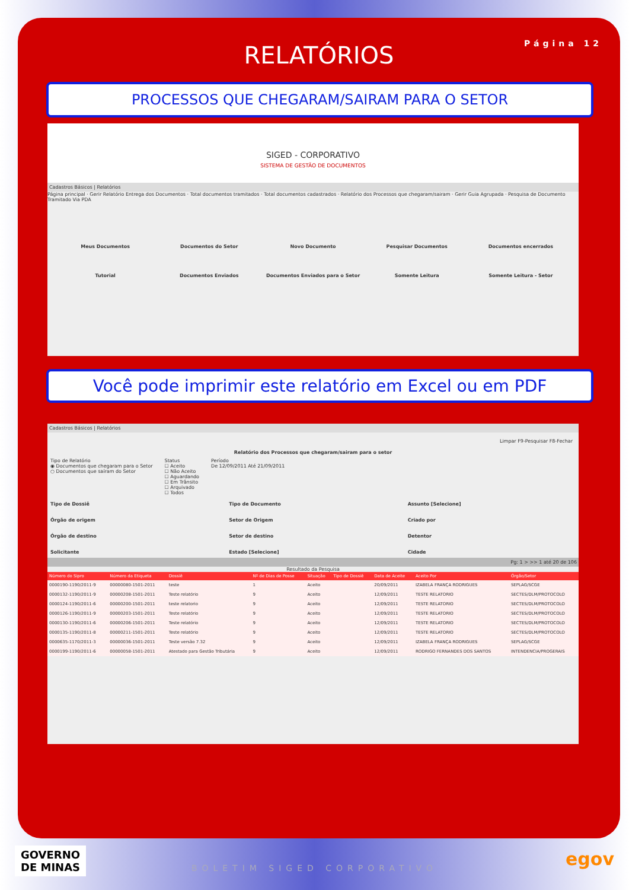Página 12
RELATÓRIOS
PROCESSOS QUE CHEGARAM/SAIRAM PARA O SETOR
SIGED - CORPORATIVO
SISTEMA DE GESTÃO DE DOCUMENTOS
Cadastros Básicos | Relatórios
Página principal · Gerir Relatório Entrega dos Documentos · Total documentos tramitados · Total documentos cadastrados · Relatório dos Processos que chegaram/sairam · Gerir Guia Agrupada · Pesquisa de Documento Tramitado Via PDA
Meus Documentos
Documentos do Setor
Novo Documento
Pesquisar Documentos
Documentos encerrados
Tutorial
Documentos Enviados
Documentos Enviados para o Setor
Somente Leitura
Somente Leitura - Setor
Você pode imprimir este relatório em Excel ou em PDF
Cadastros Básicos | Relatórios
Limpar F9-Pesquisar F8-Fechar
Relatório dos Processos que chegaram/sairam para o setor
Tipo de Relatório
◉ Documentos que chegaram para o Setor
○ Documentos que saíram do Setor
Status
☐ Aceito
☐ Não Aceito
☐ Aguardando
☐ Em Trânsito
☐ Arquivado
☐ Todos
Período
De 12/09/2011 Até 21/09/2011
Tipo de Dossiê
Tipo de Documento
Assunto [Selecione]
Órgão de origem
Setor de Origem
Criado por
Órgão de destino
Setor de destino
Detentor
Solicitante
Estado [Selecione]
Cidade
Pg: 1 > >> 1 até 20 de 106
Resultado da Pesquisa
| Número do Sipro | Número da Etiqueta | Dossiê | Nº de Dias de Posse | Situação | Tipo de Dossiê | Data de Aceite | Aceito Por | Órgão/Setor |
| --- | --- | --- | --- | --- | --- | --- | --- | --- |
| 0000190-1190/2011-9 | 00000080-1501-2011 | teste | 1 | Aceito | | 20/09/2011 | IZABELA FRANÇA RODRIGUES | SEPLAG/SCGE |
| 0000132-1190/2011-9 | 00000208-1501-2011 | Teste relatório | 9 | Aceito | | 12/09/2011 | TESTE RELATORIO | SECTES/DLM/PROTOCOLO |
| 0000124-1190/2011-6 | 00000200-1501-2011 | teste relatorio | 9 | Aceito | | 12/09/2011 | TESTE RELATORIO | SECTES/DLM/PROTOCOLO |
| 0000126-1190/2011-9 | 00000203-1501-2011 | Teste relatório | 9 | Aceito | | 12/09/2011 | TESTE RELATORIO | SECTES/DLM/PROTOCOLO |
| 0000130-1190/2011-6 | 00000206-1501-2011 | Teste relatório | 9 | Aceito | | 12/09/2011 | TESTE RELATORIO | SECTES/DLM/PROTOCOLO |
| 0000135-1190/2011-8 | 00000211-1501-2011 | Teste relatório | 9 | Aceito | | 12/09/2011 | TESTE RELATORIO | SECTES/DLM/PROTOCOLO |
| 0000635-1170/2011-3 | 00000036-1501-2011 | Teste versão 7.32 | 9 | Aceito | | 12/09/2011 | IZABELA FRANÇA RODRIGUES | SEPLAG/SCGE |
| 0000199-1190/2011-6 | 00000058-1501-2011 | Atestado para Gestão Tributária | 9 | Aceito | | 12/09/2011 | RODRIGO FERNANDES DOS SANTOS | INTENDENCIA/PROGERAIS |
GOVERNO
DE MINAS
BOLETIM SIGED CORPORATIVO egov